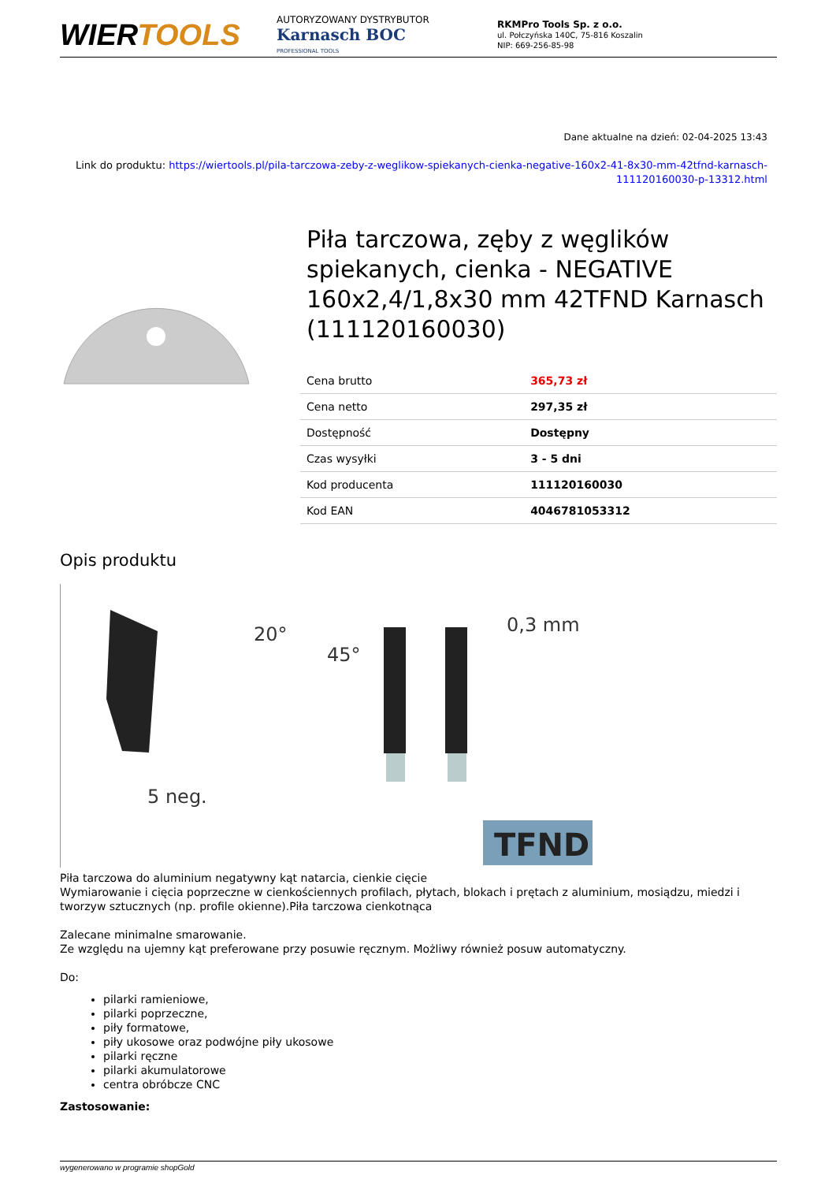WIERTOOLS
AUTORYZOWANY DYSTRYBUTOR
Karnasch BOC
PROFESSIONAL TOOLS
RKMPro Tools Sp. z o.o.
ul. Połczyńska 140C, 75-816 Koszalin
NIP: 669-256-85-98
Dane aktualne na dzień: 02-04-2025 13:43
Link do produktu: https://wiertools.pl/pila-tarczowa-zeby-z-weglikow-spiekanych-cienka-negative-160x2-41-8x30-mm-42tfnd-karnasch-111120160030-p-13312.html
Piła tarczowa, zęby z węglików spiekanych, cienka - NEGATIVE 160x2,4/1,8x30 mm 42TFND Karnasch (111120160030)
| Cena brutto | 365,73 zł |
| Cena netto | 297,35 zł |
| Dostępność | Dostępny |
| Czas wysyłki | 3 - 5 dni |
| Kod producenta | 111120160030 |
| Kod EAN | 4046781053312 |
Opis produktu
20°
45°
0,3 mm
5 neg.
TFND
Piła tarczowa do aluminium negatywny kąt natarcia, cienkie cięcie
Wymiarowanie i cięcia poprzeczne w cienkościennych profilach, płytach, blokach i prętach z aluminium, mosiądzu, miedzi i tworzyw sztucznych (np. profile okienne).Piła tarczowa cienkotnąca
Zalecane minimalne smarowanie.
Ze względu na ujemny kąt preferowane przy posuwie ręcznym. Możliwy również posuw automatyczny.
Do:
pilarki ramieniowe,
pilarki poprzeczne,
piły formatowe,
piły ukosowe oraz podwójne piły ukosowe
pilarki ręczne
pilarki akumulatorowe
centra obróbcze CNC
Zastosowanie:
wygenerowano w programie shopGold